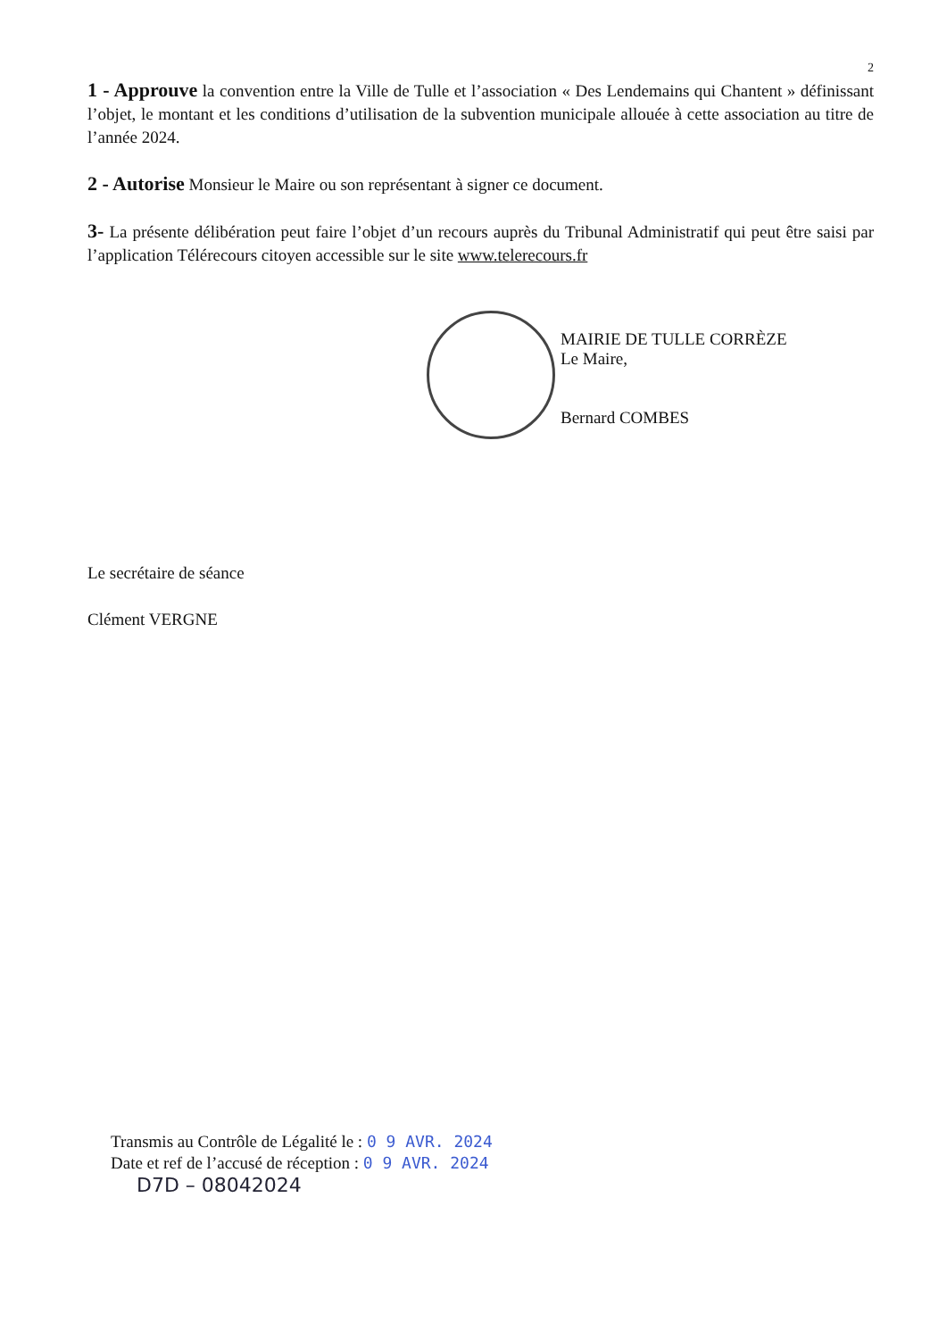2
1 - Approuve la convention entre la Ville de Tulle et l’association « Des Lendemains qui Chantent » définissant l’objet, le montant et les conditions d’utilisation de la subvention municipale allouée à cette association au titre de l’année 2024.
2 - Autorise Monsieur le Maire ou son représentant à signer ce document.
3- La présente délibération peut faire l’objet d’un recours auprès du Tribunal Administratif qui peut être saisi par l’application Télérecours citoyen accessible sur le site www.telerecours.fr
MAIRIE DE TULLE CORRÈZE
Le Maire,
Bernard COMBES
Le secrétaire de séance
Clément VERGNE
Transmis au Contrôle de Légalité le : 0 9 AVR. 2024
Date et ref de l’accusé de réception : 0 9 AVR. 2024
D7D – 08042024